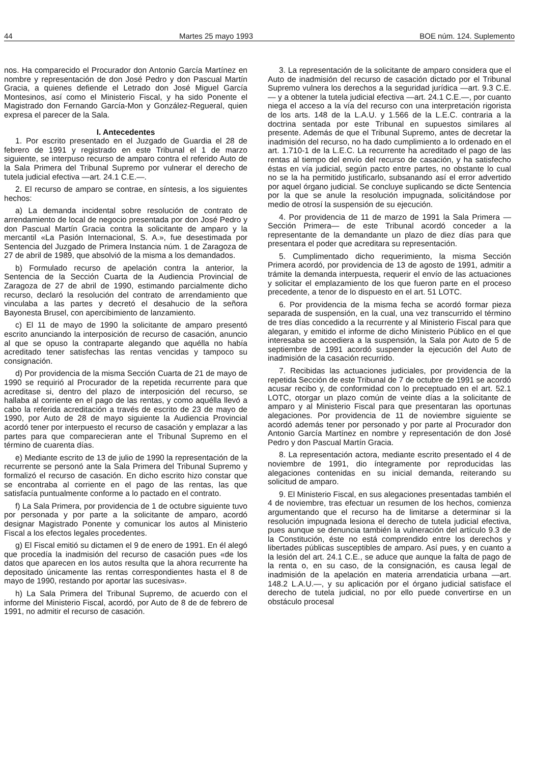44 Martes 25 mayo 1993 BOE núm. 124. Suplemento
nos. Ha comparecido el Procurador don Antonio García Martínez en nombre y representación de don José Pedro y don Pascual Martín Gracia, a quienes defiende el Letrado don José Miguel García Montesinos, así como el Ministerio Fiscal, y ha sido Ponente el Magistrado don Fernando García-Mon y González-Regueral, quien expresa el parecer de la Sala.
I. Antecedentes
1. Por escrito presentado en el Juzgado de Guardia el 28 de febrero de 1991 y registrado en este Tribunal el 1 de marzo siguiente, se interpuso recurso de amparo contra el referido Auto de la Sala Primera del Tribunal Supremo por vulnerar el derecho de tutela judicial efectiva —art. 24.1 C.E.—.
2. El recurso de amparo se contrae, en síntesis, a los siguientes hechos:
a) La demanda incidental sobre resolución de contrato de arrendamiento de local de negocio presentada por don José Pedro y don Pascual Martín Gracia contra la solicitante de amparo y la mercantil «La Pasión Internacional, S. A.», fue desestimada por Sentencia del Juzgado de Primera Instancia núm. 1 de Zaragoza de 27 de abril de 1989, que absolvió de la misma a los demandados.
b) Formulado recurso de apelación contra la anterior, la Sentencia de la Sección Cuarta de la Audiencia Provincial de Zaragoza de 27 de abril de 1990, estimando parcialmente dicho recurso, declaró la resolución del contrato de arrendamiento que vinculaba a las partes y decretó el desahucio de la señora Bayonesta Brusel, con apercibimiento de lanzamiento.
c) El 11 de mayo de 1990 la solicitante de amparo presentó escrito anunciando la interposición de recurso de casación, anuncio al que se opuso la contraparte alegando que aquélla no había acreditado tener satisfechas las rentas vencidas y tampoco su consignación.
d) Por providencia de la misma Sección Cuarta de 21 de mayo de 1990 se requirió al Procurador de la repetida recurrente para que acreditase si, dentro del plazo de interposición del recurso, se hallaba al corriente en el pago de las rentas, y como aquélla llevó a cabo la referida acreditación a través de escrito de 23 de mayo de 1990, por Auto de 28 de mayo siguiente la Audiencia Provincial acordó tener por interpuesto el recurso de casación y emplazar a las partes para que comparecieran ante el Tribunal Supremo en el término de cuarenta días.
e) Mediante escrito de 13 de julio de 1990 la representación de la recurrente se personó ante la Sala Primera del Tribunal Supremo y formalizó el recurso de casación. En dicho escrito hizo constar que se encontraba al corriente en el pago de las rentas, las que satisfacía puntualmente conforme a lo pactado en el contrato.
f) La Sala Primera, por providencia de 1 de octubre siguiente tuvo por personada y por parte a la solicitante de amparo, acordó designar Magistrado Ponente y comunicar los autos al Ministerio Fiscal a los efectos legales procedentes.
g) El Fiscal emitió su dictamen el 9 de enero de 1991. En él alegó que procedía la inadmisión del recurso de casación pues «de los datos que aparecen en los autos resulta que la ahora recurrente ha depositado únicamente las rentas correspondientes hasta el 8 de mayo de 1990, restando por aportar las sucesivas».
h) La Sala Primera del Tribunal Supremo, de acuerdo con el informe del Ministerio Fiscal, acordó, por Auto de 8 de de febrero de 1991, no admitir el recurso de casación.
3. La representación de la solicitante de amparo considera que el Auto de inadmisión del recurso de casación dictado por el Tribunal Supremo vulnera los derechos a la seguridad jurídica —art. 9.3 C.E.— y a obtener la tutela judicial efectiva —art. 24.1 C.E.—, por cuanto niega el acceso a la vía del recurso con una interpretación rigorista de los arts. 148 de la L.A.U. y 1.566 de la L.E.C. contraria a la doctrina sentada por este Tribunal en supuestos similares al presente. Además de que el Tribunal Supremo, antes de decretar la inadmisión del recurso, no ha dado cumplimiento a lo ordenado en el art. 1.710-1 de la L.E.C. La recurrente ha acreditado el pago de las rentas al tiempo del envío del recurso de casación, y ha satisfecho éstas en vía judicial, según pacto entre partes, no obstante lo cual no se la ha permitido justificarlo, subsanando así el error advertido por aquel órgano judicial. Se concluye suplicando se dicte Sentencia por la que se anule la resolución impugnada, solicitándose por medio de otrosí la suspensión de su ejecución.
4. Por providencia de 11 de marzo de 1991 la Sala Primera —Sección Primera— de este Tribunal acordó conceder a la representante de la demandante un plazo de diez días para que presentara el poder que acreditara su representación.
5. Cumplimentado dicho requerimiento, la misma Sección Primera acordó, por providencia de 13 de agosto de 1991, admitir a trámite la demanda interpuesta, requerir el envío de las actuaciones y solicitar el emplazamiento de los que fueron parte en el proceso precedente, a tenor de lo dispuesto en el art. 51 LOTC.
6. Por providencia de la misma fecha se acordó formar pieza separada de suspensión, en la cual, una vez transcurrido el término de tres días concedido a la recurrente y al Ministerio Fiscal para que alegaran, y emitido el informe de dicho Ministerio Público en el que interesaba se accediera a la suspensión, la Sala por Auto de 5 de septiembre de 1991 acordó suspender la ejecución del Auto de inadmisión de la casación recurrido.
7. Recibidas las actuaciones judiciales, por providencia de la repetida Sección de este Tribunal de 7 de octubre de 1991 se acordó acusar recibo y, de conformidad con lo preceptuado en el art. 52.1 LOTC, otorgar un plazo común de veinte días a la solicitante de amparo y al Ministerio Fiscal para que presentaran las oportunas alegaciones. Por providencia de 11 de noviembre siguiente se acordó además tener por personado y por parte al Procurador don Antonio García Martínez en nombre y representación de don José Pedro y don Pascual Martín Gracia.
8. La representación actora, mediante escrito presentado el 4 de noviembre de 1991, dio íntegramente por reproducidas las alegaciones contenidas en su inicial demanda, reiterando su solicitud de amparo.
9. El Ministerio Fiscal, en sus alegaciones presentadas también el 4 de noviembre, tras efectuar un resumen de los hechos, comienza argumentando que el recurso ha de limitarse a determinar si la resolución impugnada lesiona el derecho de tutela judicial efectiva, pues aunque se denuncia también la vulneración del artículo 9.3 de la Constitución, éste no está comprendido entre los derechos y libertades públicas susceptibles de amparo. Así pues, y en cuanto a la lesión del art. 24.1 C.E., se aduce que aunque la falta de pago de la renta o, en su caso, de la consignación, es causa legal de inadmisión de la apelación en materia arrendaticia urbana —art. 148.2 L.A.U.—, y su aplicación por el órgano judicial satisface el derecho de tutela judicial, no por ello puede convertirse en un obstáculo procesal